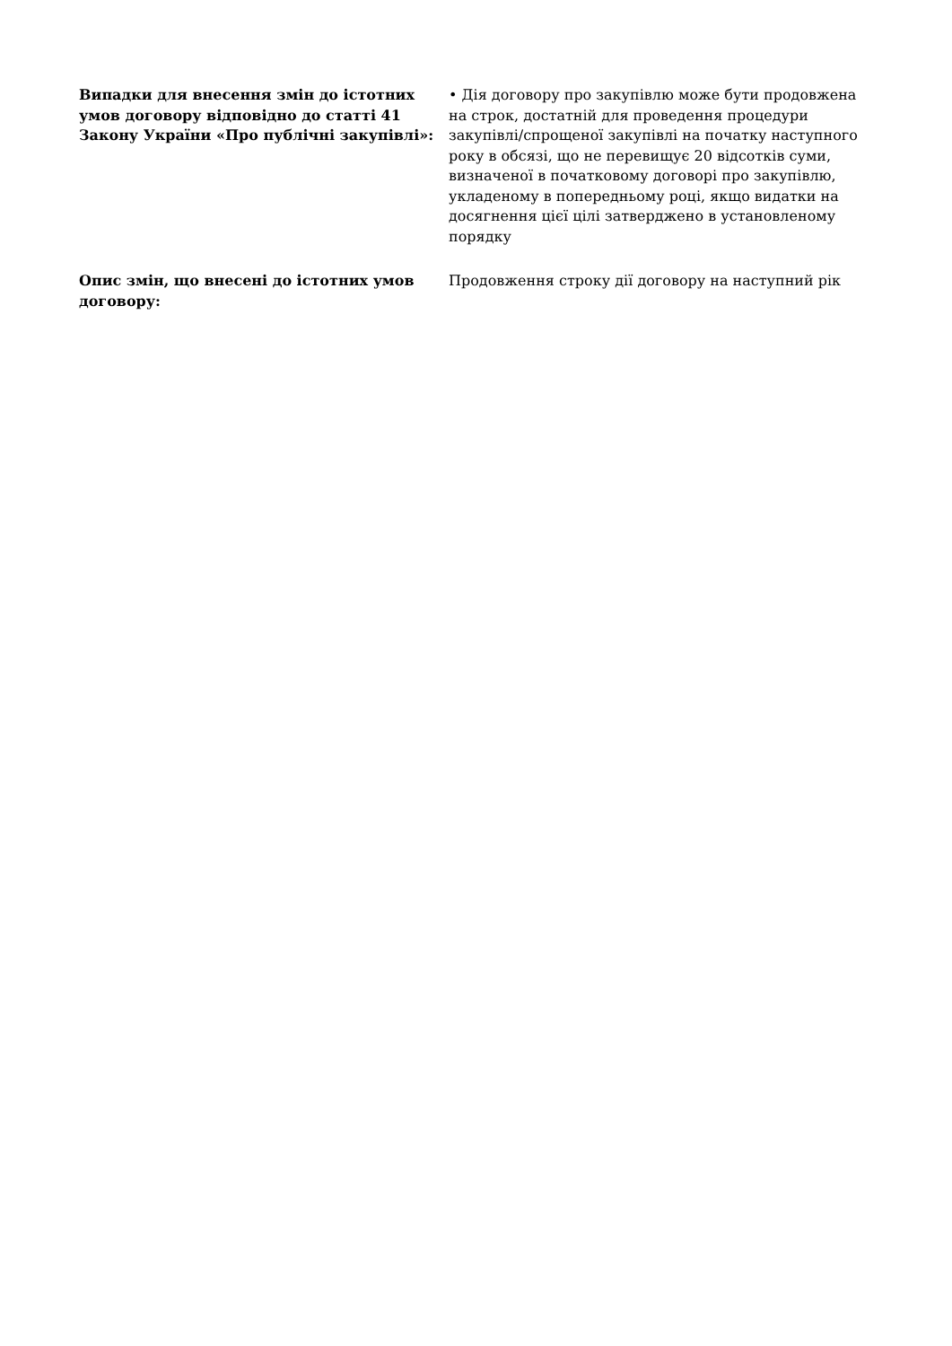| Випадки для внесення змін до істотних умов договору відповідно до статті 41 Закону України «Про публічні закупівлі»: | • Дія договору про закупівлю може бути продовжена на строк, достатній для проведення процедури закупівлі/спрощеної закупівлі на початку наступного року в обсязі, що не перевищує 20 відсотків суми, визначеної в початковому договорі про закупівлю, укладеному в попередньому році, якщо видатки на досягнення цієї цілі затверджено в установленому порядку |
| Опис змін, що внесені до істотних умов договору: | Продовження строку дії договору на наступний рік |